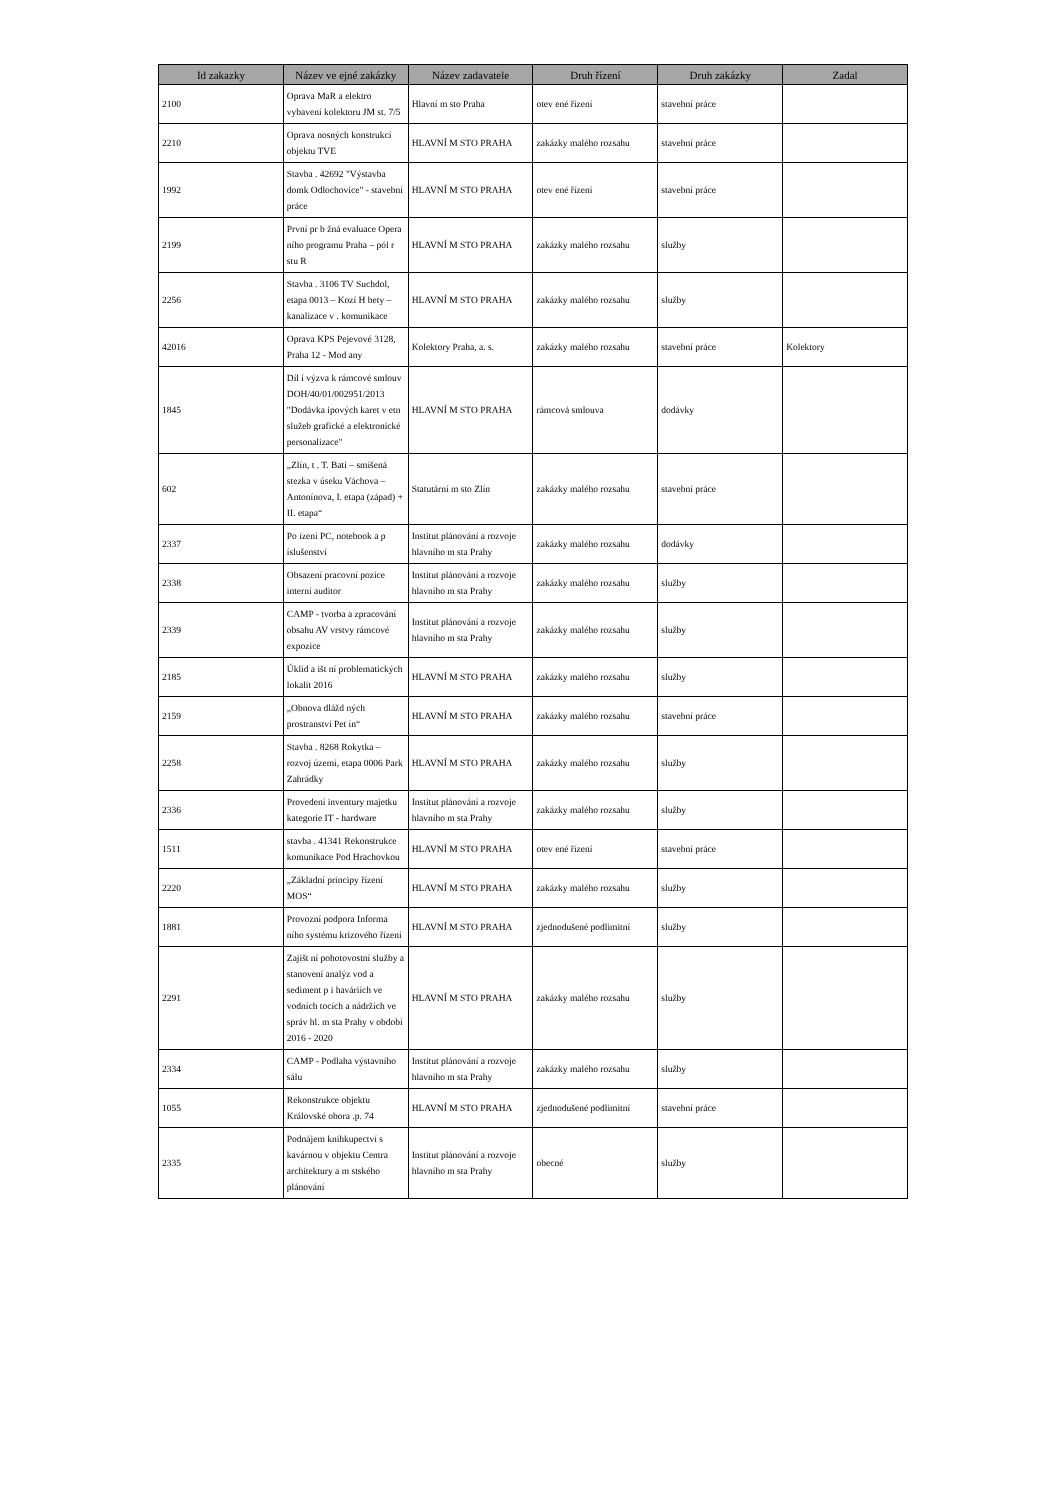| Id zakazky | Název ve ejné zakázky | Název zadavatele | Druh řízení | Druh zakázky | Zadal |
| --- | --- | --- | --- | --- | --- |
| 2100 | Oprava MaR a elektro vybavení kolektoru JM st. 7/5 | Hlavní m sto Praha | otev ené řízení | stavební práce | |
| 2210 | Oprava nosných konstrukcí objektu TVE | HLAVNÍ M STO PRAHA | zakázky malého rozsahu | stavební práce | |
| 1992 | Stavba . 42692 "Výstavba domk Odlochovice" - stavební práce | HLAVNÍ M STO PRAHA | otev ené řízení | stavební práce | |
| 2199 | První pr b žná evaluace Opera ního programu Praha – pól r stu R | HLAVNÍ M STO PRAHA | zakázky malého rozsahu | služby | |
| 2256 | Stavba . 3106 TV Suchdol, etapa 0013 – Kozí H bety – kanalizace v . komunikace | HLAVNÍ M STO PRAHA | zakázky malého rozsahu | služby | |
| 42016 | Oprava KPS Pejevové 3128, Praha 12 - Mod any | Kolektory Praha, a. s. | zakázky malého rozsahu | stavební práce | Kolektory |
| 1845 | Díl í výzva k rámcové smlouv DOH/40/01/002951/2013 "Dodávka ipových karet v etn služeb grafické a elektronické personalizace" | HLAVNÍ M STO PRAHA | rámcová smlouva | dodávky | |
| 602 | „Zlín, t . T. Bati – smíšená stezka v úseku Váchova – Antonínova, I. etapa (západ) + II. etapa“ | Statutární m sto Zlín | zakázky malého rozsahu | stavební práce | |
| 2337 | Po ízení PC, notebook a p íslušenství | Institut plánování a rozvoje hlavního m sta Prahy | zakázky malého rozsahu | dodávky | |
| 2338 | Obsazení pracovní pozice interní auditor | Institut plánování a rozvoje hlavního m sta Prahy | zakázky malého rozsahu | služby | |
| 2339 | CAMP - tvorba a zpracování obsahu AV vrstvy rámcové expozice | Institut plánování a rozvoje hlavního m sta Prahy | zakázky malého rozsahu | služby | |
| 2185 | Úklid a išt ní problematických lokalit 2016 | HLAVNÍ M STO PRAHA | zakázky malého rozsahu | služby | |
| 2159 | „Obnova dlážd ných prostranství Pet ín“ | HLAVNÍ M STO PRAHA | zakázky malého rozsahu | stavební práce | |
| 2258 | Stavba . 8268 Rokytka – rozvoj území, etapa 0006 Park Zahrádky | HLAVNÍ M STO PRAHA | zakázky malého rozsahu | služby | |
| 2336 | Provedení inventury majetku kategorie IT - hardware | Institut plánování a rozvoje hlavního m sta Prahy | zakázky malého rozsahu | služby | |
| 1511 | stavba . 41341 Rekonstrukce komunikace Pod Hrachovkou | HLAVNÍ M STO PRAHA | otev ené řízení | stavební práce | |
| 2220 | „Základní principy řízení MOS“ | HLAVNÍ M STO PRAHA | zakázky malého rozsahu | služby | |
| 1881 | Provozní podpora Informa ního systému krizového řízení | HLAVNÍ M STO PRAHA | zjednodušené podlimitní | služby | |
| 2291 | Zajišt ní pohotovostní služby a stanovení analýz vod a sediment p i haváriích ve vodních tocích a nádržích ve správ hl. m sta Prahy v období 2016 - 2020 | HLAVNÍ M STO PRAHA | zakázky malého rozsahu | služby | |
| 2334 | CAMP - Podlaha výstavního sálu | Institut plánování a rozvoje hlavního m sta Prahy | zakázky malého rozsahu | služby | |
| 1055 | Rekonstrukce objektu Královské obora .p. 74 | HLAVNÍ M STO PRAHA | zjednodušené podlimitní | stavební práce | |
| 2335 | Podnájem knihkupectví s kavárnou v objektu Centra architektury a m stského plánování | Institut plánování a rozvoje hlavního m sta Prahy | obecné | služby | |